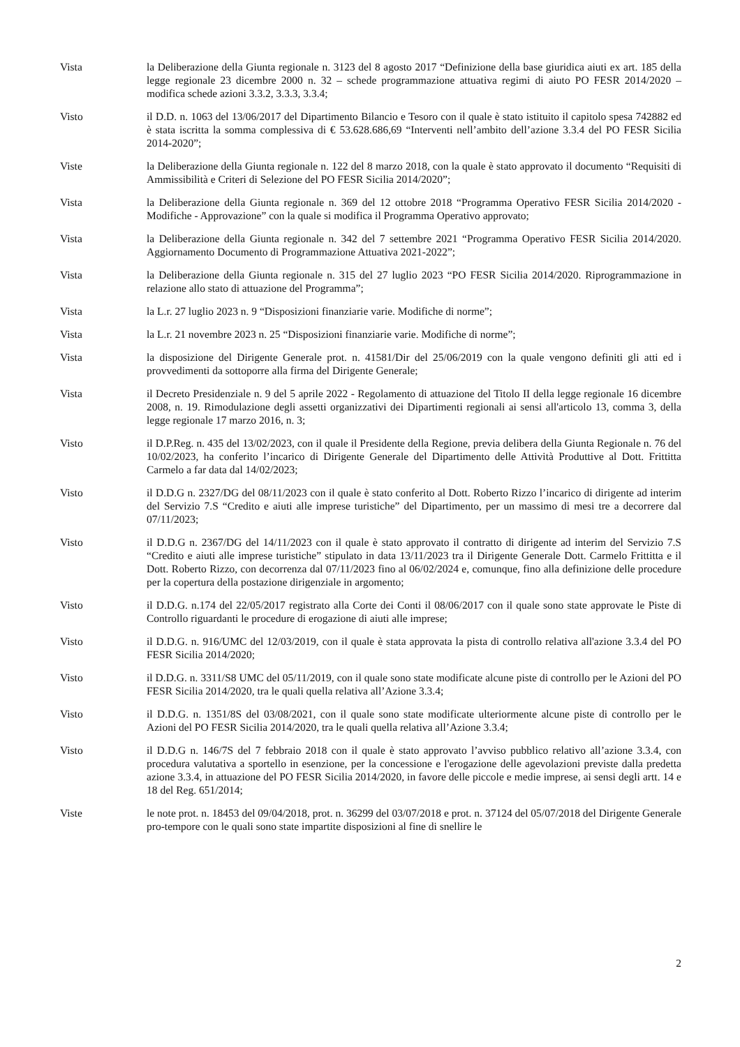Vista la Deliberazione della Giunta regionale n. 3123 del 8 agosto 2017 “Definizione della base giuridica aiuti ex art. 185 della legge regionale 23 dicembre 2000 n. 32 – schede programmazione attuativa regimi di aiuto PO FESR 2014/2020 – modifica schede azioni 3.3.2, 3.3.3, 3.3.4;
Visto il D.D. n. 1063 del 13/06/2017 del Dipartimento Bilancio e Tesoro con il quale è stato istituito il capitolo spesa 742882 ed è stata iscritta la somma complessiva di € 53.628.686,69 “Interventi nell’ambito dell’azione 3.3.4 del PO FESR Sicilia 2014-2020”;
Viste la Deliberazione della Giunta regionale n. 122 del 8 marzo 2018, con la quale è stato approvato il documento “Requisiti di Ammissibilità e Criteri di Selezione del PO FESR Sicilia 2014/2020”;
Vista la Deliberazione della Giunta regionale n. 369 del 12 ottobre 2018 “Programma Operativo FESR Sicilia 2014/2020 - Modifiche - Approvazione” con la quale si modifica il Programma Operativo approvato;
Vista la Deliberazione della Giunta regionale n. 342 del 7 settembre 2021 “Programma Operativo FESR Sicilia 2014/2020. Aggiornamento Documento di Programmazione Attuativa 2021-2022”;
Vista la Deliberazione della Giunta regionale n. 315 del 27 luglio 2023 “PO FESR Sicilia 2014/2020. Riprogrammazione in relazione allo stato di attuazione del Programma”;
Vista la L.r. 27 luglio 2023 n. 9 “Disposizioni finanziarie varie. Modifiche di norme”;
Vista la L.r. 21 novembre 2023 n. 25 “Disposizioni finanziarie varie. Modifiche di norme”;
Vista la disposizione del Dirigente Generale prot. n. 41581/Dir del 25/06/2019 con la quale vengono definiti gli atti ed i provvedimenti da sottoporre alla firma del Dirigente Generale;
Vista il Decreto Presidenziale n. 9 del 5 aprile 2022 - Regolamento di attuazione del Titolo II della legge regionale 16 dicembre 2008, n. 19. Rimodulazione degli assetti organizzativi dei Dipartimenti regionali ai sensi all'articolo 13, comma 3, della legge regionale 17 marzo 2016, n. 3;
Visto il D.P.Reg. n. 435 del 13/02/2023, con il quale il Presidente della Regione, previa delibera della Giunta Regionale n. 76 del 10/02/2023, ha conferito l’incarico di Dirigente Generale del Dipartimento delle Attività Produttive al Dott. Frittitta Carmelo a far data dal 14/02/2023;
Visto il D.D.G n. 2327/DG del 08/11/2023 con il quale è stato conferito al Dott. Roberto Rizzo l’incarico di dirigente ad interim del Servizio 7.S “Credito e aiuti alle imprese turistiche” del Dipartimento, per un massimo di mesi tre a decorrere dal 07/11/2023;
Visto il D.D.G n. 2367/DG del 14/11/2023 con il quale è stato approvato il contratto di dirigente ad interim del Servizio 7.S “Credito e aiuti alle imprese turistiche” stipulato in data 13/11/2023 tra il Dirigente Generale Dott. Carmelo Frittitta e il Dott. Roberto Rizzo, con decorrenza dal 07/11/2023 fino al 06/02/2024 e, comunque, fino alla definizione delle procedure per la copertura della postazione dirigenziale in argomento;
Visto il D.D.G. n.174 del 22/05/2017 registrato alla Corte dei Conti il 08/06/2017 con il quale sono state approvate le Piste di Controllo riguardanti le procedure di erogazione di aiuti alle imprese;
Visto il D.D.G. n. 916/UMC del 12/03/2019, con il quale è stata approvata la pista di controllo relativa all'azione 3.3.4 del PO FESR Sicilia 2014/2020;
Visto il D.D.G. n. 3311/S8 UMC del 05/11/2019, con il quale sono state modificate alcune piste di controllo per le Azioni del PO FESR Sicilia 2014/2020, tra le quali quella relativa all’Azione 3.3.4;
Visto il D.D.G. n. 1351/8S del 03/08/2021, con il quale sono state modificate ulteriormente alcune piste di controllo per le Azioni del PO FESR Sicilia 2014/2020, tra le quali quella relativa all’Azione 3.3.4;
Visto il D.D.G n. 146/7S del 7 febbraio 2018 con il quale è stato approvato l’avviso pubblico relativo all’azione 3.3.4, con procedura valutativa a sportello in esenzione, per la concessione e l'erogazione delle agevolazioni previste dalla predetta azione 3.3.4, in attuazione del PO FESR Sicilia 2014/2020, in favore delle piccole e medie imprese, ai sensi degli artt. 14 e 18 del Reg. 651/2014;
Viste le note prot. n. 18453 del 09/04/2018, prot. n. 36299 del 03/07/2018 e prot. n. 37124 del 05/07/2018 del Dirigente Generale pro-tempore con le quali sono state impartite disposizioni al fine di snellire le
2